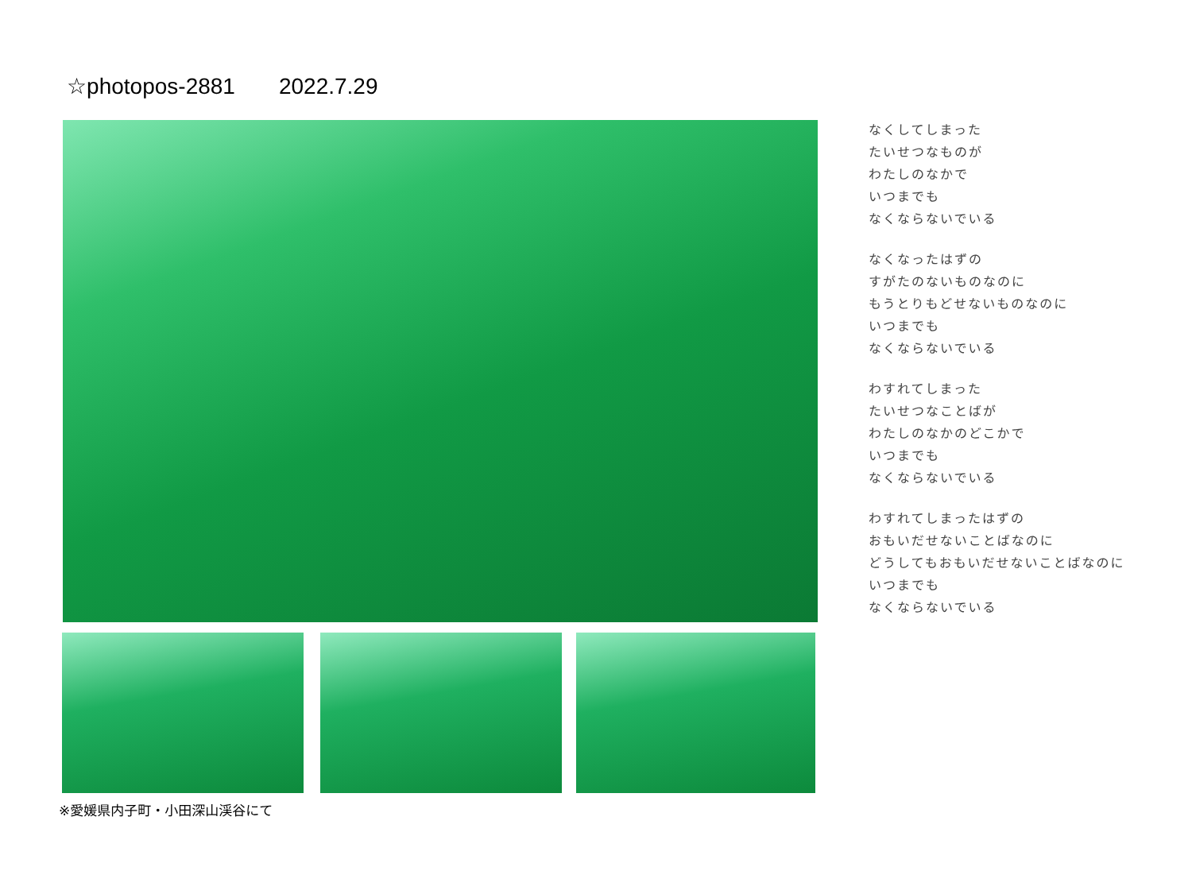☆photopos-2881 2022.7.29
※愛媛県内子町・小田深山渓谷にて
なくしてしまった
たいせつなものが
わたしのなかで
いつまでも
なくならないでいる
なくなったはずの
すがたのないものなのに
もうとりもどせないものなのに
いつまでも
なくならないでいる
わすれてしまった
たいせつなことばが
わたしのなかのどこかで
いつまでも
なくならないでいる
わすれてしまったはずの
おもいだせないことばなのに
どうしてもおもいだせないことばなのに
いつまでも
なくならないでいる